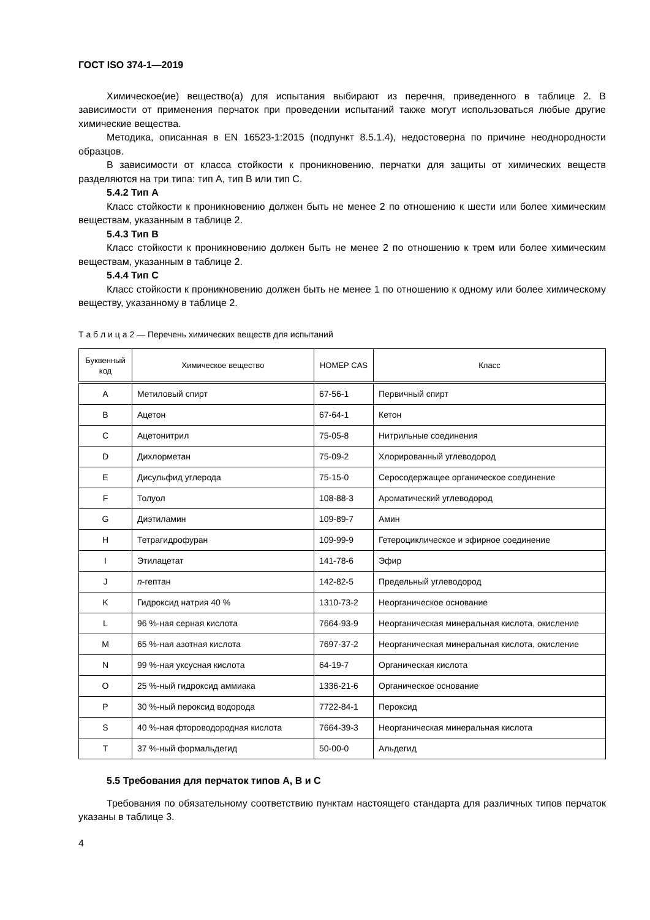ГОСТ ISO 374-1—2019
Химическое(ие) вещество(а) для испытания выбирают из перечня, приведенного в таблице 2. В зависимости от применения перчаток при проведении испытаний также могут использоваться любые другие химические вещества.
Методика, описанная в EN 16523-1:2015 (подпункт 8.5.1.4), недостоверна по причине неоднородности образцов.
В зависимости от класса стойкости к проникновению, перчатки для защиты от химических веществ разделяются на три типа: тип А, тип В или тип С.
5.4.2 Тип А
Класс стойкости к проникновению должен быть не менее 2 по отношению к шести или более химическим веществам, указанным в таблице 2.
5.4.3 Тип В
Класс стойкости к проникновению должен быть не менее 2 по отношению к трем или более химическим веществам, указанным в таблице 2.
5.4.4 Тип С
Класс стойкости к проникновению должен быть не менее 1 по отношению к одному или более химическому веществу, указанному в таблице 2.
Т а б л и ц а 2 — Перечень химических веществ для испытаний
| Буквенный код | Химическое вещество | НОМЕР CAS | Класс |
| --- | --- | --- | --- |
| A | Метиловый спирт | 67-56-1 | Первичный спирт |
| B | Ацетон | 67-64-1 | Кетон |
| C | Ацетонитрил | 75-05-8 | Нитрильные соединения |
| D | Дихлорметан | 75-09-2 | Хлорированный углеводород |
| E | Дисульфид углерода | 75-15-0 | Серосодержащее органическое соединение |
| F | Толуол | 108-88-3 | Ароматический углеводород |
| G | Диэтиламин | 109-89-7 | Амин |
| H | Тетрагидрофуран | 109-99-9 | Гетероциклическое и эфирное соединение |
| I | Этилацетат | 141-78-6 | Эфир |
| J | n -гептан | 142-82-5 | Предельный углеводород |
| K | Гидроксид натрия 40 % | 1310-73-2 | Неорганическое основание |
| L | 96 %-ная серная кислота | 7664-93-9 | Неорганическая минеральная кислота, окисление |
| M | 65 %-ная азотная кислота | 7697-37-2 | Неорганическая минеральная кислота, окисление |
| N | 99 %-ная уксусная кислота | 64-19-7 | Органическая кислота |
| O | 25 %-ный гидроксид аммиака | 1336-21-6 | Органическое основание |
| P | 30 %-ный пероксид водорода | 7722-84-1 | Пероксид |
| S | 40 %-ная фтороводородная кислота | 7664-39-3 | Неорганическая минеральная кислота |
| T | 37 %-ный формальдегид | 50-00-0 | Альдегид |
5.5 Требования для перчаток типов А, В и С
Требования по обязательному соответствию пунктам настоящего стандарта для различных типов перчаток указаны в таблице 3.
4